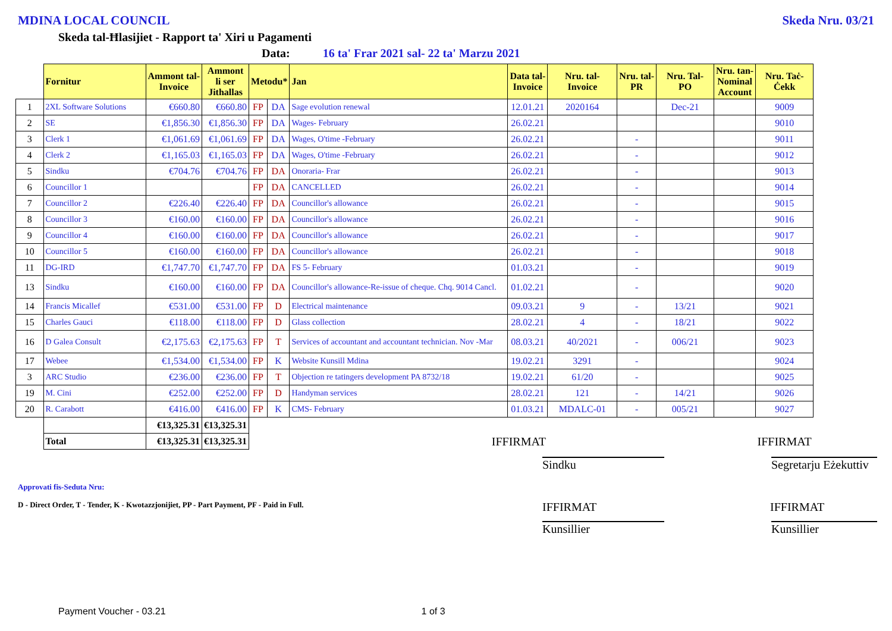MDINA LOCAL COUNCIL Skeda Nru. 03/21
Skeda tal-Ħlasijiet - Rapport ta' Xiri u Pagamenti
Data: 16 ta' Frar 2021 sal- 22 ta' Marzu 2021
| | Fornitur | Ammont tal- Invoice | Ammont li ser Jithallas | Metodu* | | Jan | Data tal- Invoice | Nru. tal- Invoice | Nru. tal- PR | Nru. Tal- PO | Nru. tan- Nominal Account | Nru. Taċ- Ċekk |
| --- | --- | --- | --- | --- | --- | --- | --- | --- | --- | --- | --- | --- |
| 1 | 2XL Software Solutions | €660.80 | €660.80 | FP | DA | Sage evolution renewal | 12.01.21 | 2020164 | | Dec-21 | | 9009 |
| 2 | SE | €1,856.30 | €1,856.30 | FP | DA | Wages- February | 26.02.21 | | | | | 9010 |
| 3 | Clerk 1 | €1,061.69 | €1,061.69 | FP | DA | Wages, O'time -February | 26.02.21 | | - | | | 9011 |
| 4 | Clerk 2 | €1,165.03 | €1,165.03 | FP | DA | Wages, O'time -February | 26.02.21 | | - | | | 9012 |
| 5 | Sindku | €704.76 | €704.76 | FP | DA | Onoraria- Frar | 26.02.21 | | - | | | 9013 |
| 6 | Councillor 1 | | | FP | DA | CANCELLED | 26.02.21 | | - | | | 9014 |
| 7 | Councillor 2 | €226.40 | €226.40 | FP | DA | Councillor's allowance | 26.02.21 | | - | | | 9015 |
| 8 | Councillor 3 | €160.00 | €160.00 | FP | DA | Councillor's allowance | 26.02.21 | | - | | | 9016 |
| 9 | Councillor 4 | €160.00 | €160.00 | FP | DA | Councillor's allowance | 26.02.21 | | - | | | 9017 |
| 10 | Councillor 5 | €160.00 | €160.00 | FP | DA | Councillor's allowance | 26.02.21 | | - | | | 9018 |
| 11 | DG-IRD | €1,747.70 | €1,747.70 | FP | DA | FS 5- February | 01.03.21 | | - | | | 9019 |
| 13 | Sindku | €160.00 | €160.00 | FP | DA | Councillor's allowance-Re-issue of cheque. Chq. 9014 Cancl. | 01.02.21 | | - | | | 9020 |
| 14 | Francis Micallef | €531.00 | €531.00 | FP | D | Electrical maintenance | 09.03.21 | 9 | - | 13/21 | | 9021 |
| 15 | Charles Gauci | €118.00 | €118.00 | FP | D | Glass collection | 28.02.21 | 4 | - | 18/21 | | 9022 |
| 16 | D Galea Consult | €2,175.63 | €2,175.63 | FP | T | Services of accountant and accountant technician. Nov -Mar | 08.03.21 | 40/2021 | - | 006/21 | | 9023 |
| 17 | Webee | €1,534.00 | €1,534.00 | FP | K | Website Kunsill Mdina | 19.02.21 | 3291 | - | | | 9024 |
| 3 | ARC Studio | €236.00 | €236.00 | FP | T | Objection re tatingers development PA 8732/18 | 19.02.21 | 61/20 | - | | | 9025 |
| 19 | M. Cini | €252.00 | €252.00 | FP | D | Handyman services | 28.02.21 | 121 | - | 14/21 | | 9026 |
| 20 | R. Carabott | €416.00 | €416.00 | FP | K | CMS- February | 01.03.21 | MDALC-01 | - | 005/21 | | 9027 |
| | | €13,325.31 | €13,325.31 | | | | | | | | | |
| | Total | €13,325.31 | €13,325.31 | IFFIRMAT | | | | IFFIRMAT | | | | |
Sindku Segretarju Eżekuttiv
Approvati fis-Seduta Nru:
D - Direct Order, T - Tender, K - Kwotazzjonijiet, PP - Part Payment, PF - Paid in Full. IFFIRMAT IFFIRMAT
Kunsillier Kunsillier
Payment Voucher - 03.21 1 of 3